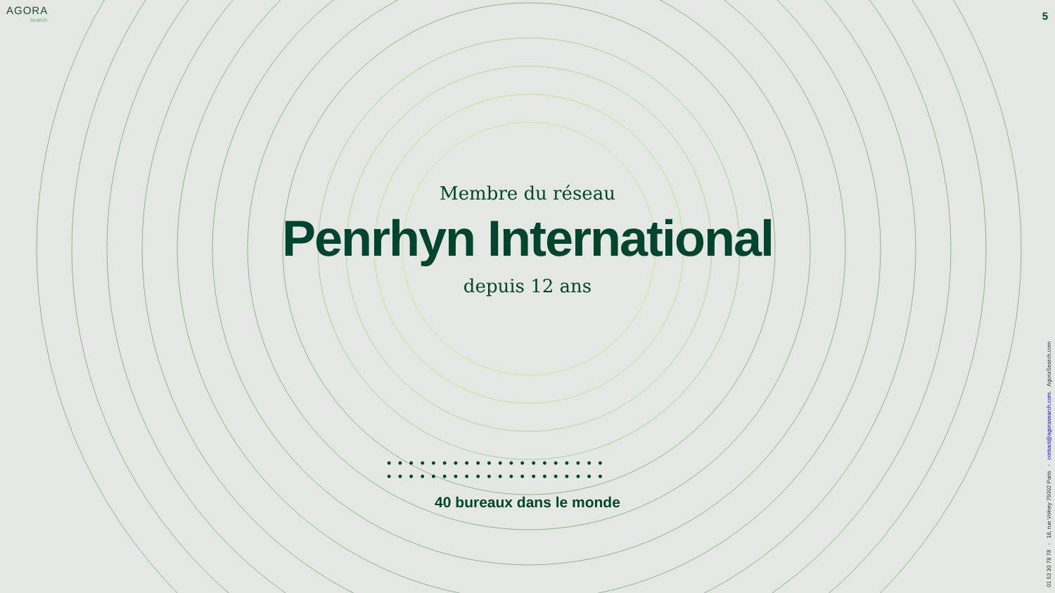AGORA
search
5
Membre du réseau
Penrhyn International
depuis 12 ans
••••••••••••••••••••
••••••••••••••••••••
40 bureaux dans le monde
01 53 30 78 78 - 18, rue Volney 75002 Paris - contact@agorasearch.com. AgoraSearch.com